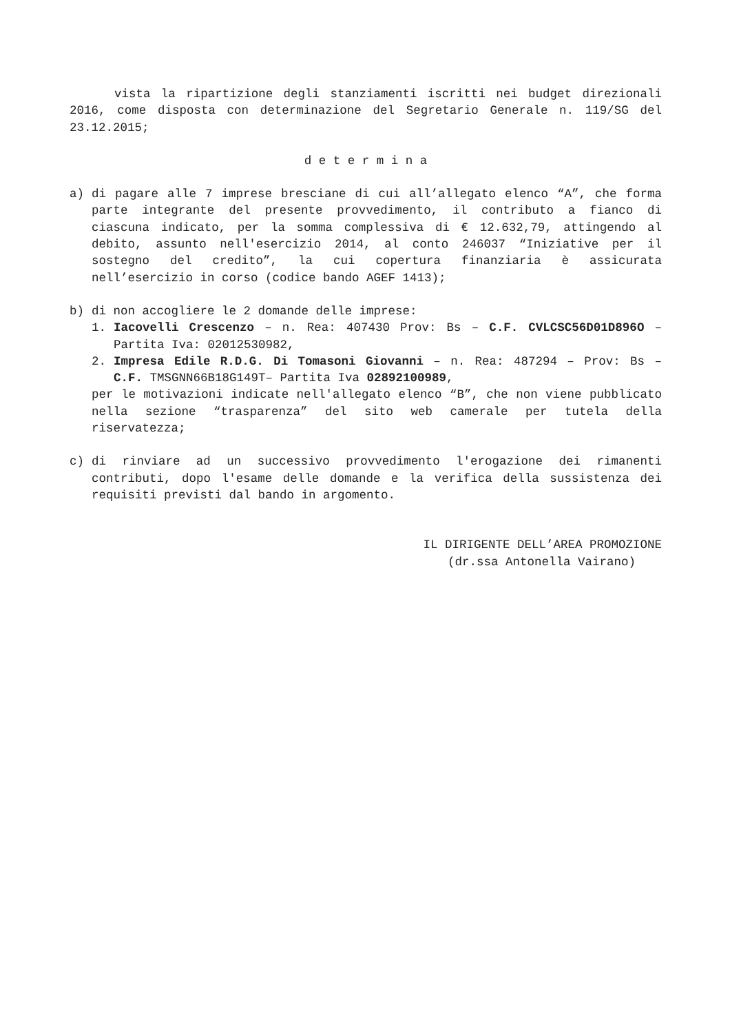vista la ripartizione degli stanziamenti iscritti nei budget direzionali 2016, come disposta con determinazione del Segretario Generale n. 119/SG del 23.12.2015;
d e t e r m i n a
a) di pagare alle 7 imprese bresciane di cui all’allegato elenco “A”, che forma parte integrante del presente provvedimento, il contributo a fianco di ciascuna indicato, per la somma complessiva di € 12.632,79, attingendo al debito, assunto nell'esercizio 2014, al conto 246037 “Iniziative per il sostegno del credito”, la cui copertura finanziaria è assicurata nell’esercizio in corso (codice bando AGEF 1413);
b) di non accogliere le 2 domande delle imprese:
1. Iacovelli Crescenzo – n. Rea: 407430 Prov: Bs – C.F. CVLCSC56D01D896O – Partita Iva: 02012530982,
2. Impresa Edile R.D.G. Di Tomasoni Giovanni – n. Rea: 487294 – Prov: Bs – C.F. TMSGNN66B18G149T– Partita Iva 02892100989,
per le motivazioni indicate nell'allegato elenco “B”, che non viene pubblicato nella sezione “trasparenza” del sito web camerale per tutela della riservatezza;
c) di rinviare ad un successivo provvedimento l'erogazione dei rimanenti contributi, dopo l'esame delle domande e la verifica della sussistenza dei requisiti previsti dal bando in argomento.
IL DIRIGENTE DELL’AREA PROMOZIONE
(dr.ssa Antonella Vairano)